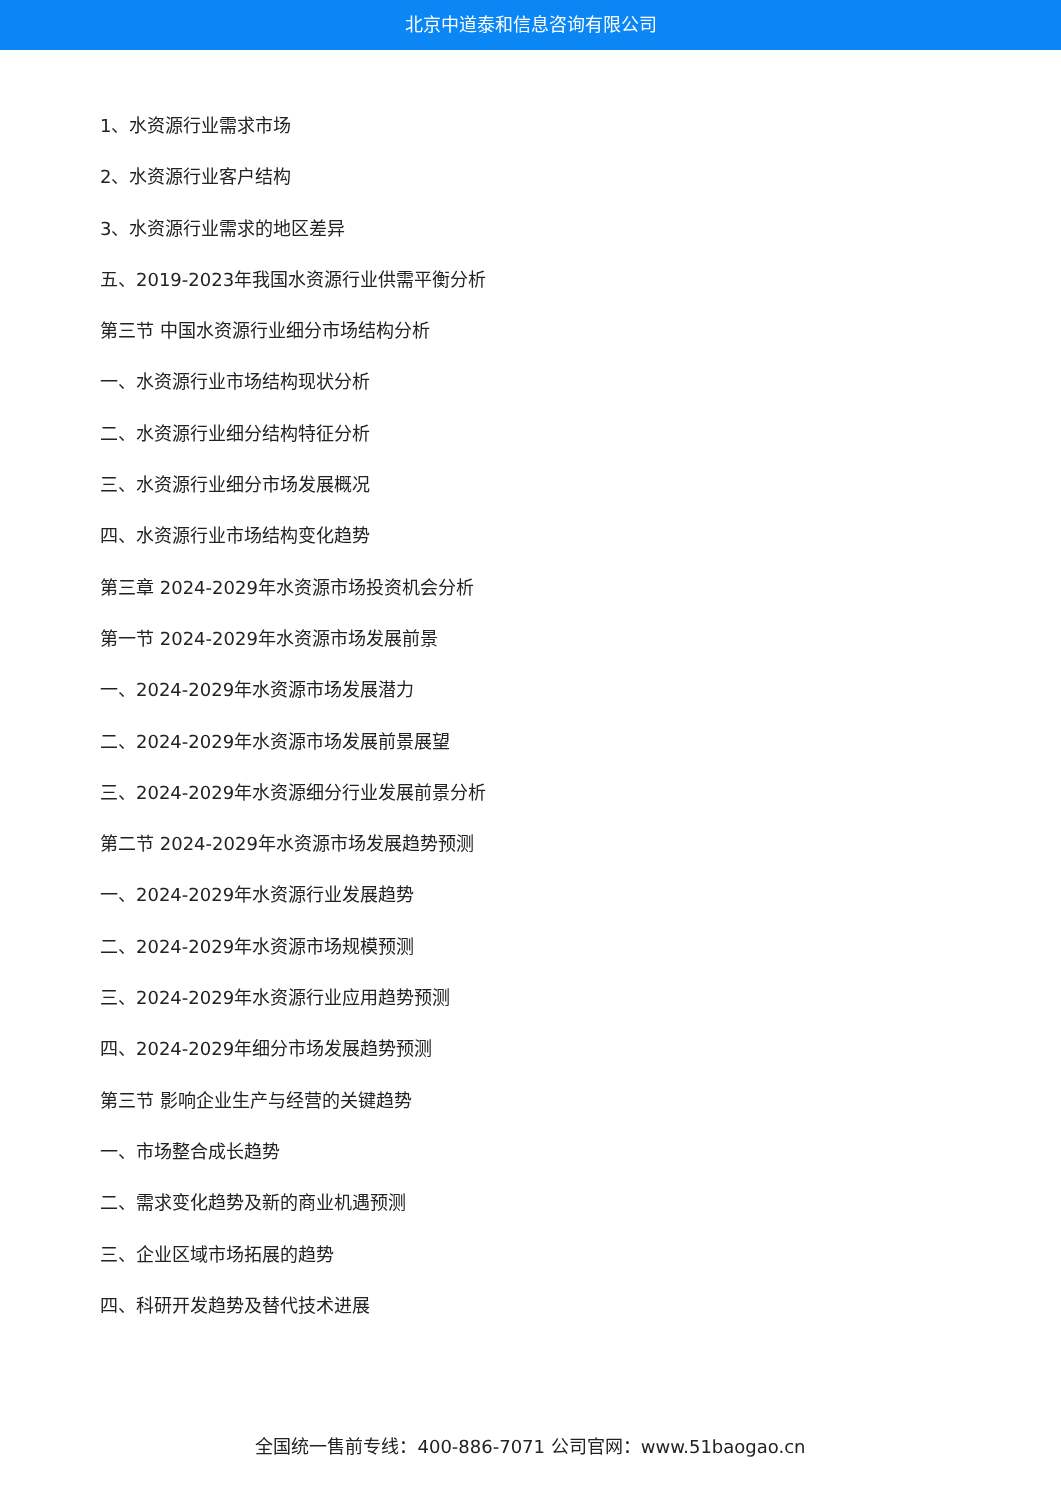北京中道泰和信息咨询有限公司
1、水资源行业需求市场
2、水资源行业客户结构
3、水资源行业需求的地区差异
五、2019-2023年我国水资源行业供需平衡分析
第三节 中国水资源行业细分市场结构分析
一、水资源行业市场结构现状分析
二、水资源行业细分结构特征分析
三、水资源行业细分市场发展概况
四、水资源行业市场结构变化趋势
第三章 2024-2029年水资源市场投资机会分析
第一节 2024-2029年水资源市场发展前景
一、2024-2029年水资源市场发展潜力
二、2024-2029年水资源市场发展前景展望
三、2024-2029年水资源细分行业发展前景分析
第二节 2024-2029年水资源市场发展趋势预测
一、2024-2029年水资源行业发展趋势
二、2024-2029年水资源市场规模预测
三、2024-2029年水资源行业应用趋势预测
四、2024-2029年细分市场发展趋势预测
第三节 影响企业生产与经营的关键趋势
一、市场整合成长趋势
二、需求变化趋势及新的商业机遇预测
三、企业区域市场拓展的趋势
四、科研开发趋势及替代技术进展
全国统一售前专线：400-886-7071 公司官网：www.51baogao.cn